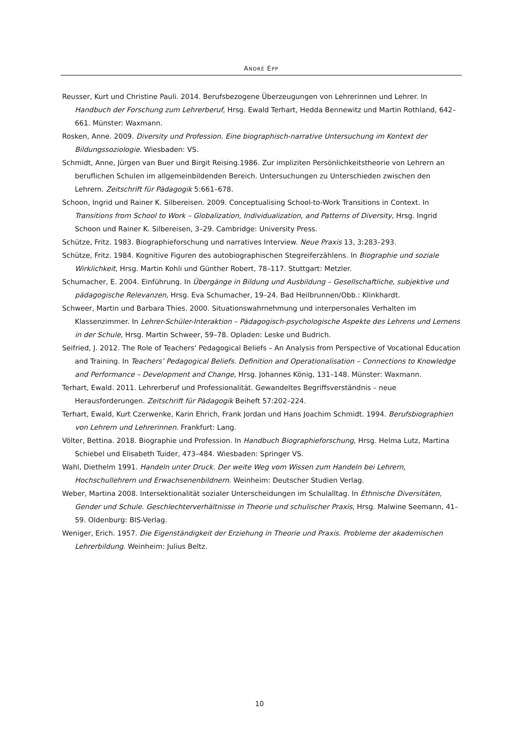ANDRÉ EPP
Reusser, Kurt und Christine Pauli. 2014. Berufsbezogene Überzeugungen von Lehrerinnen und Lehrer. In Handbuch der Forschung zum Lehrerberuf, Hrsg. Ewald Terhart, Hedda Bennewitz und Martin Rothland, 642–661. Münster: Waxmann.
Rosken, Anne. 2009. Diversity und Profession. Eine biographisch-narrative Untersuchung im Kontext der Bildungssoziologie. Wiesbaden: VS.
Schmidt, Anne, Jürgen van Buer und Birgit Reising.1986. Zur impliziten Persönlichkeitstheorie von Lehrern an beruflichen Schulen im allgemeinbildenden Bereich. Untersuchungen zu Unterschieden zwischen den Lehrern. Zeitschrift für Pädagogik 5:661–678.
Schoon, Ingrid und Rainer K. Silbereisen. 2009. Conceptualising School-to-Work Transitions in Context. In Transitions from School to Work – Globalization, Individualization, and Patterns of Diversity, Hrsg. Ingrid Schoon und Rainer K. Silbereisen, 3–29. Cambridge: University Press.
Schütze, Fritz. 1983. Biographieforschung und narratives Interview. Neue Praxis 13, 3:283–293.
Schütze, Fritz. 1984. Kognitive Figuren des autobiographischen Stegreiferzählens. In Biographie und soziale Wirklichkeit, Hrsg. Martin Kohli und Günther Robert, 78–117. Stuttgart: Metzler.
Schumacher, E. 2004. Einführung. In Übergänge in Bildung und Ausbildung – Gesellschaftliche, subjektive und pädagogische Relevanzen, Hrsg. Eva Schumacher, 19–24. Bad Heilbrunnen/Obb.: Klinkhardt.
Schweer, Martin und Barbara Thies. 2000. Situationswahrnehmung und interpersonales Verhalten im Klassenzimmer. In Lehrer-Schüler-Interaktion – Pädagogisch-psychologische Aspekte des Lehrens und Lernens in der Schule, Hrsg. Martin Schweer, 59–78. Opladen: Leske und Budrich.
Seifried, J. 2012. The Role of Teachers’ Pedagogical Beliefs – An Analysis from Perspective of Vocational Education and Training. In Teachers’ Pedagogical Beliefs. Definition and Operationalisation – Connections to Knowledge and Performance – Development and Change, Hrsg. Johannes König, 131–148. Münster: Waxmann.
Terhart, Ewald. 2011. Lehrerberuf und Professionalität. Gewandeltes Begriffsverständnis – neue Herausforderungen. Zeitschrift für Pädagogik Beiheft 57:202–224.
Terhart, Ewald, Kurt Czerwenke, Karin Ehrich, Frank Jordan und Hans Joachim Schmidt. 1994. Berufsbiographien von Lehrern und Lehrerinnen. Frankfurt: Lang.
Völter, Bettina. 2018. Biographie und Profession. In Handbuch Biographieforschung, Hrsg. Helma Lutz, Martina Schiebel und Elisabeth Tuider, 473–484. Wiesbaden: Springer VS.
Wahl, Diethelm 1991. Handeln unter Druck. Der weite Weg vom Wissen zum Handeln bei Lehrern, Hochschullehrern und Erwachsenenbildnern. Weinheim: Deutscher Studien Verlag.
Weber, Martina 2008. Intersektionalität sozialer Unterscheidungen im Schulalltag. In Ethnische Diversitäten, Gender und Schule. Geschlechterverhältnisse in Theorie und schulischer Praxis, Hrsg. Malwine Seemann, 41–59. Oldenburg: BIS-Verlag.
Weniger, Erich. 1957. Die Eigenständigkeit der Erziehung in Theorie und Praxis. Probleme der akademischen Lehrerbildung. Weinheim: Julius Beltz.
10